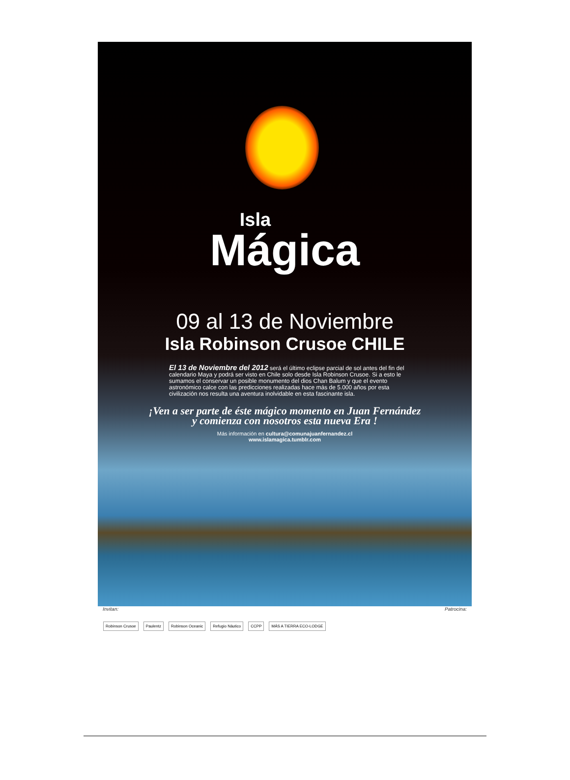Isla
Mágica
09 al 13 de Noviembre
Isla Robinson Crusoe CHILE
El 13 de Noviembre del 2012 será el último eclipse parcial de sol antes del fin del calendario Maya y podrá ser visto en Chile solo desde Isla Robinson Crusoe. Si a esto le sumamos el conservar un posible monumento del dios Chan Balum y que el evento astronómico calce con las predicciones realizadas hace más de 5.000 años por esta civilización nos resulta una aventura inolvidable en esta fascinante isla.
¡Ven a ser parte de éste mágico momento en Juan Fernández
y comienza con nosotros esta nueva Era !
Más información en cultura@comunajuanfernandez.cl
www.islamagica.tumblr.com
Invitan: Patrocina:
Robinson Crusoe Paulentz Robinson Oceanic Refugio Náutico CCPP MÁS A TIERRA ECO-LODGE